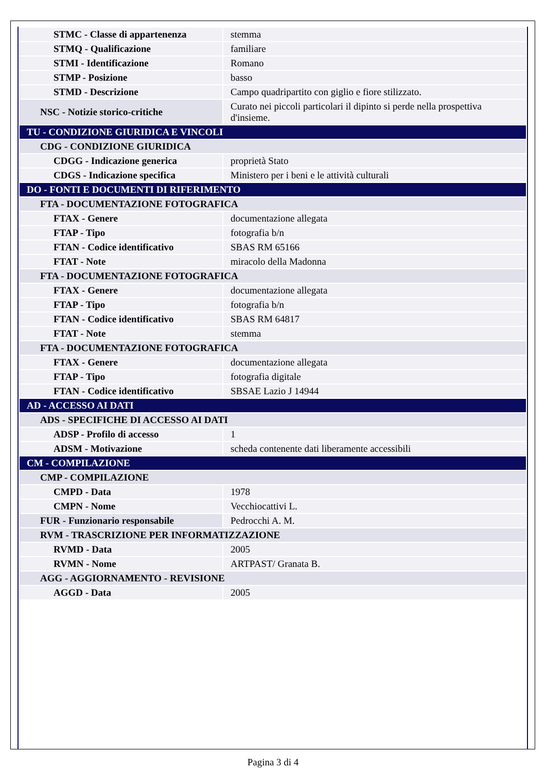| STMC - Classe di appartenenza | stemma |
| STMQ - Qualificazione | familiare |
| STMI - Identificazione | Romano |
| STMP - Posizione | basso |
| STMD - Descrizione | Campo quadripartito con giglio e fiore stilizzato. |
| NSC - Notizie storico-critiche | Curato nei piccoli particolari il dipinto si perde nella prospettiva d'insieme. |
| TU - CONDIZIONE GIURIDICA E VINCOLI | |
| CDG - CONDIZIONE GIURIDICA | |
| CDGG - Indicazione generica | proprietà Stato |
| CDGS - Indicazione specifica | Ministero per i beni e le attività culturali |
| DO - FONTI E DOCUMENTI DI RIFERIMENTO | |
| FTA - DOCUMENTAZIONE FOTOGRAFICA | |
| FTAX - Genere | documentazione allegata |
| FTAP - Tipo | fotografia b/n |
| FTAN - Codice identificativo | SBAS RM 65166 |
| FTAT - Note | miracolo della Madonna |
| FTA - DOCUMENTAZIONE FOTOGRAFICA | |
| FTAX - Genere | documentazione allegata |
| FTAP - Tipo | fotografia b/n |
| FTAN - Codice identificativo | SBAS RM 64817 |
| FTAT - Note | stemma |
| FTA - DOCUMENTAZIONE FOTOGRAFICA | |
| FTAX - Genere | documentazione allegata |
| FTAP - Tipo | fotografia digitale |
| FTAN - Codice identificativo | SBSAE Lazio J 14944 |
| AD - ACCESSO AI DATI | |
| ADS - SPECIFICHE DI ACCESSO AI DATI | |
| ADSP - Profilo di accesso | 1 |
| ADSM - Motivazione | scheda contenente dati liberamente accessibili |
| CM - COMPILAZIONE | |
| CMP - COMPILAZIONE | |
| CMPD - Data | 1978 |
| CMPN - Nome | Vecchiocattivi L. |
| FUR - Funzionario responsabile | Pedrocchi A. M. |
| RVM - TRASCRIZIONE PER INFORMATIZZAZIONE | |
| RVMD - Data | 2005 |
| RVMN - Nome | ARTPAST/ Granata B. |
| AGG - AGGIORNAMENTO - REVISIONE | |
| AGGD - Data | 2005 |
Pagina 3 di 4